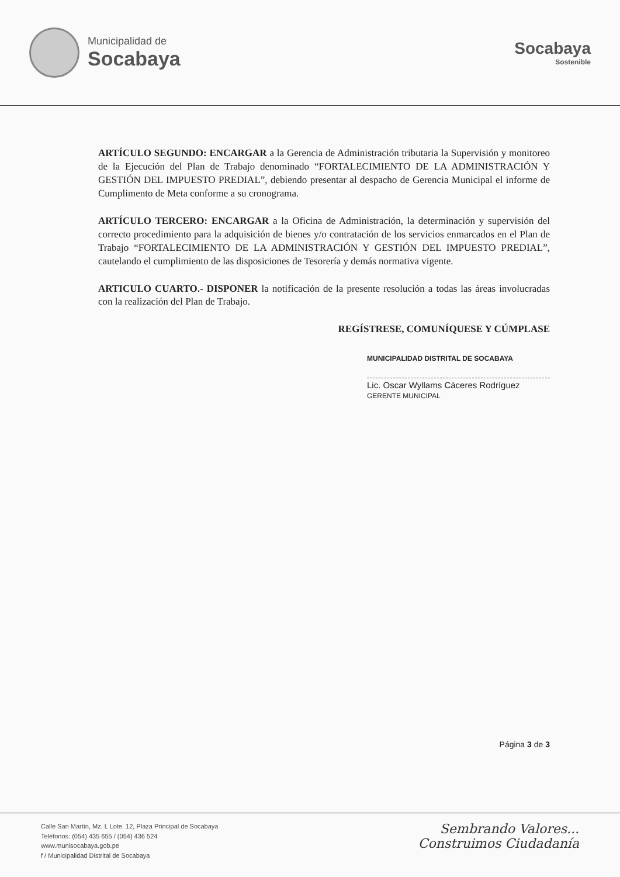Municipalidad de
Socabaya
Socabaya
Sostenible
ARTÍCULO SEGUNDO: ENCARGAR a la Gerencia de Administración tributaria la Supervisión y monitoreo de la Ejecución del Plan de Trabajo denominado “FORTALECIMIENTO DE LA ADMINISTRACIÓN Y GESTIÓN DEL IMPUESTO PREDIAL”, debiendo presentar al despacho de Gerencia Municipal el informe de Cumplimento de Meta conforme a su cronograma.
ARTÍCULO TERCERO: ENCARGAR a la Oficina de Administración, la determinación y supervisión del correcto procedimiento para la adquisición de bienes y/o contratación de los servicios enmarcados en el Plan de Trabajo “FORTALECIMIENTO DE LA ADMINISTRACIÓN Y GESTIÓN DEL IMPUESTO PREDIAL”, cautelando el cumplimiento de las disposiciones de Tesorería y demás normativa vigente.
ARTICULO CUARTO.- DISPONER la notificación de la presente resolución a todas las áreas involucradas con la realización del Plan de Trabajo.
REGÍSTRESE, COMUNÍQUESE Y CÚMPLASE
MUNICIPALIDAD DISTRITAL DE SOCABAYA
Lic. Oscar Wyllams Cáceres Rodríguez
GERENTE MUNICIPAL
Página 3 de 3
Calle San Martín, Mz. L Lote. 12, Plaza Principal de Socabaya
Teléfonos: (054) 435 655 / (054) 436 524
www.munisocabaya.gob.pe
f / Municipalidad Distrital de Socabaya
Sembrando Valores...
Construimos Ciudadanía